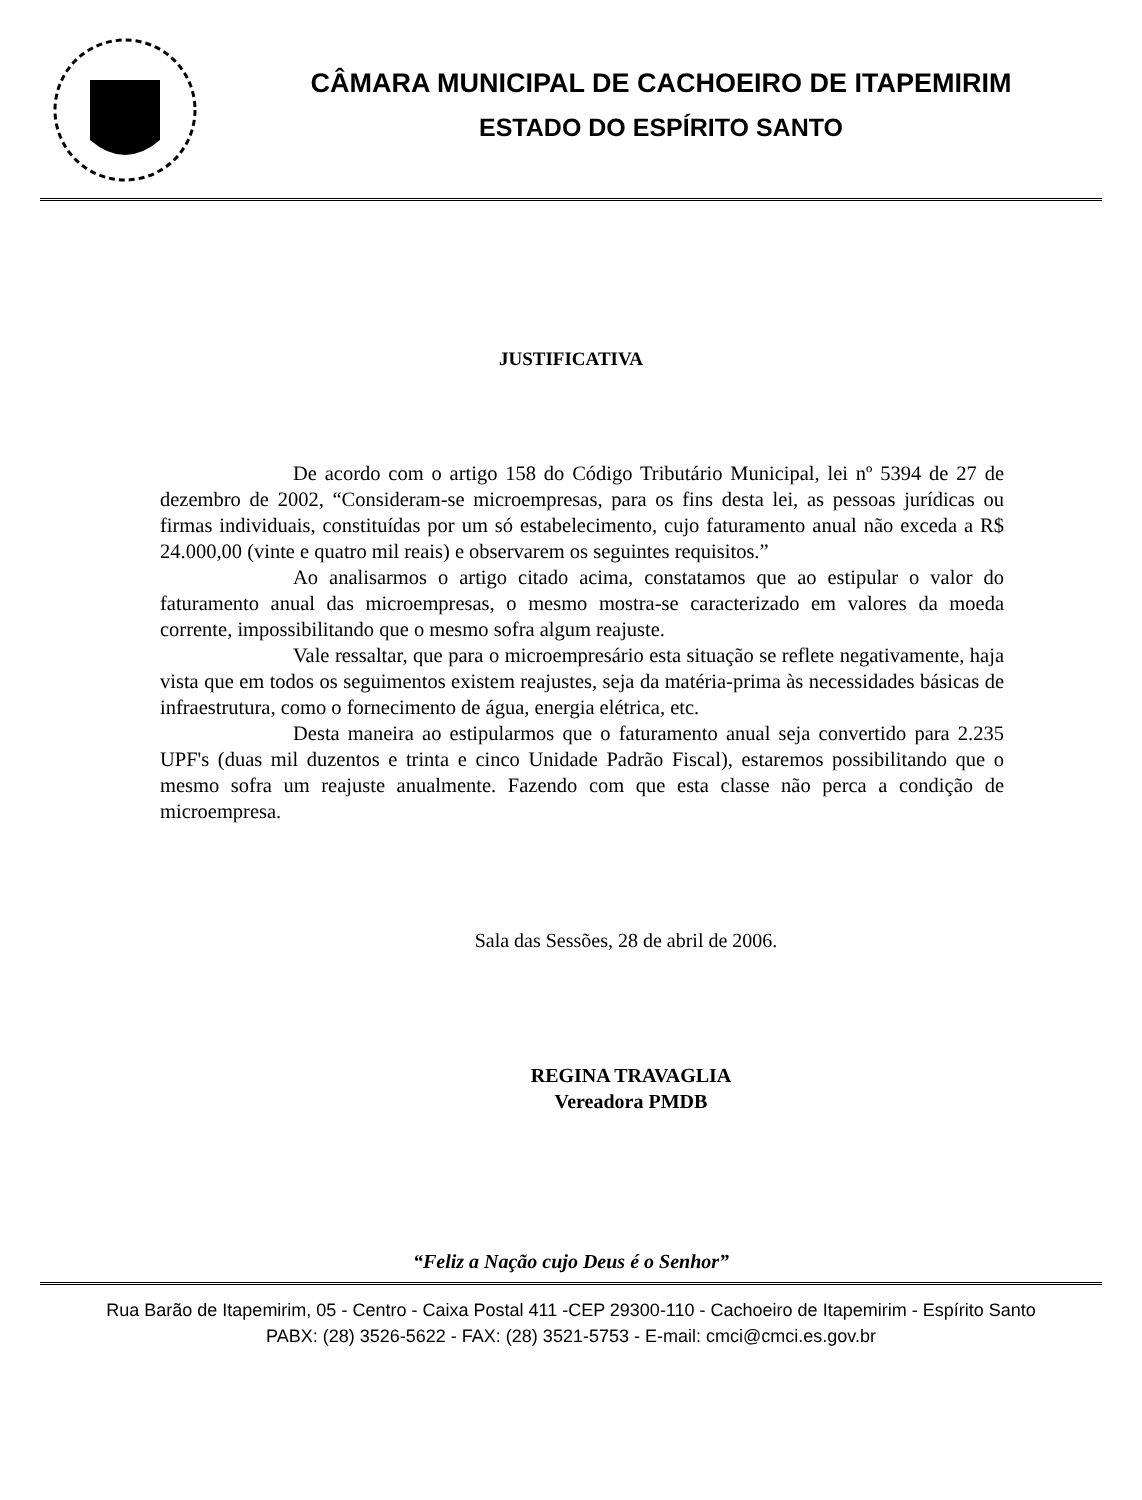CÂMARA MUNICIPAL DE CACHOEIRO DE ITAPEMIRIM
ESTADO DO ESPÍRITO SANTO
JUSTIFICATIVA
De acordo com o artigo 158 do Código Tributário Municipal, lei nº 5394 de 27 de dezembro de 2002, “Consideram-se microempresas, para os fins desta lei, as pessoas jurídicas ou firmas individuais, constituídas por um só estabelecimento, cujo faturamento anual não exceda a R$ 24.000,00 (vinte e quatro mil reais) e observarem os seguintes requisitos.”
Ao analisarmos o artigo citado acima, constatamos que ao estipular o valor do faturamento anual das microempresas, o mesmo mostra-se caracterizado em valores da moeda corrente, impossibilitando que o mesmo sofra algum reajuste.
Vale ressaltar, que para o microempresário esta situação se reflete negativamente, haja vista que em todos os seguimentos existem reajustes, seja da matéria-prima às necessidades básicas de infraestrutura, como o fornecimento de água, energia elétrica, etc.
Desta maneira ao estipularmos que o faturamento anual seja convertido para 2.235 UPF's (duas mil duzentos e trinta e cinco Unidade Padrão Fiscal), estaremos possibilitando que o mesmo sofra um reajuste anualmente. Fazendo com que esta classe não perca a condição de microempresa.
Sala das Sessões, 28 de abril de 2006.
REGINA TRAVAGLIA
Vereadora PMDB
“Feliz a Nação cujo Deus é o Senhor”
Rua Barão de Itapemirim, 05 - Centro - Caixa Postal 411 -CEP 29300-110 - Cachoeiro de Itapemirim - Espírito Santo
PABX: (28) 3526-5622 - FAX: (28) 3521-5753 - E-mail: cmci@cmci.es.gov.br